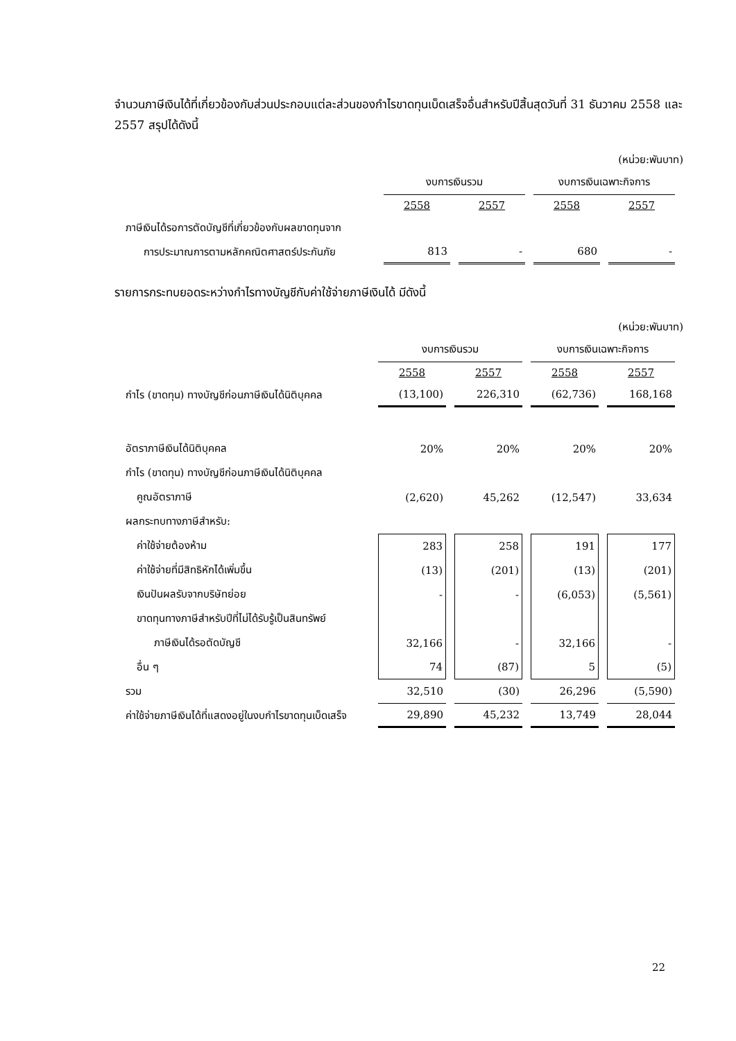จำนวนภาษีเงินได้ที่เกี่ยวข้องกับส่วนประกอบแต่ละส่วนของกำไรขาดทุนเบ็ดเสร็จอื่นสำหรับปีสิ้นสุดวันที่ 31 ธันวาคม 2558 และ 2557 สรุปได้ดังนี้
(หน่วย:พันบาท)
| | งบการเงินรวม | | งบการเงินเฉพาะกิจการ | |
| --- | --- | --- | --- | --- |
| | 2558 | 2557 | 2558 | 2557 |
| ภาษีเงินได้รอการตัดบัญชีที่เกี่ยวข้องกับผลขาดทุนจาก | | | | |
| การประมาณการตามหลักคณิตศาสตร์ประกันภัย | 813 | - | 680 | - |
รายการกระทบยอดระหว่างกำไรทางบัญชีกับค่าใช้จ่ายภาษีเงินได้ มีดังนี้
(หน่วย:พันบาท)
| | งบการเงินรวม | | งบการเงินเฉพาะกิจการ | |
| --- | --- | --- | --- | --- |
| | 2558 | 2557 | 2558 | 2557 |
| กำไร (ขาดทุน) ทางบัญชีก่อนภาษีเงินได้นิติบุคคล | (13,100) | 226,310 | (62,736) | 168,168 |
| อัตราภาษีเงินได้นิติบุคคล | 20% | 20% | 20% | 20% |
| กำไร (ขาดทุน) ทางบัญชีก่อนภาษีเงินได้นิติบุคคล | | | | |
| คูณอัตราภาษี | (2,620) | 45,262 | (12,547) | 33,634 |
| ผลกระทบทางภาษีสำหรับ: | | | | |
| ค่าใช้จ่ายต้องห้าม | 283 | 258 | 191 | 177 |
| ค่าใช้จ่ายที่มีสิทธิหักได้เพิ่มขึ้น | (13) | (201) | (13) | (201) |
| เงินปันผลรับจากบริษัทย่อย | - | - | (6,053) | (5,561) |
| ขาดทุนทางภาษีสำหรับปีที่ไม่ได้รับรู้เป็นสินทรัพย์ | | | | |
| ภาษีเงินได้รอตัดบัญชี | 32,166 | - | 32,166 | - |
| อื่น ๆ | 74 | (87) | 5 | (5) |
| รวม | 32,510 | (30) | 26,296 | (5,590) |
| ค่าใช้จ่ายภาษีเงินได้ที่แสดงอยู่ในงบกำไรขาดทุนเบ็ดเสร็จ | 29,890 | 45,232 | 13,749 | 28,044 |
22